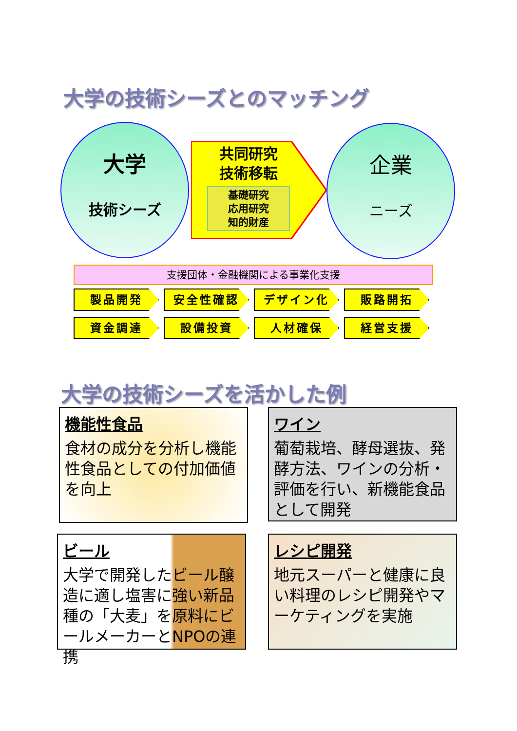大学の技術シーズとのマッチング
大学
技術シーズ
共同研究
技術移転
基礎研究
応用研究
知的財産
企業
ニーズ
支援団体・金融機関による事業化支援
製品開発
安全性確認
デザイン化
販路開拓
資金調達
設備投資
人材確保
経営支援
大学の技術シーズを活かした例
機能性食品
食材の成分を分析し機能性食品としての付加価値を向上
ワイン
葡萄栽培、酵母選抜、発酵方法、ワインの分析・評価を行い、新機能食品として開発
ビール
大学で開発したビール醸造に適し塩害に強い新品種の「大麦」を原料にビールメーカーとNPOの連携
レシピ開発
地元スーパーと健康に良い料理のレシピ開発やマーケティングを実施